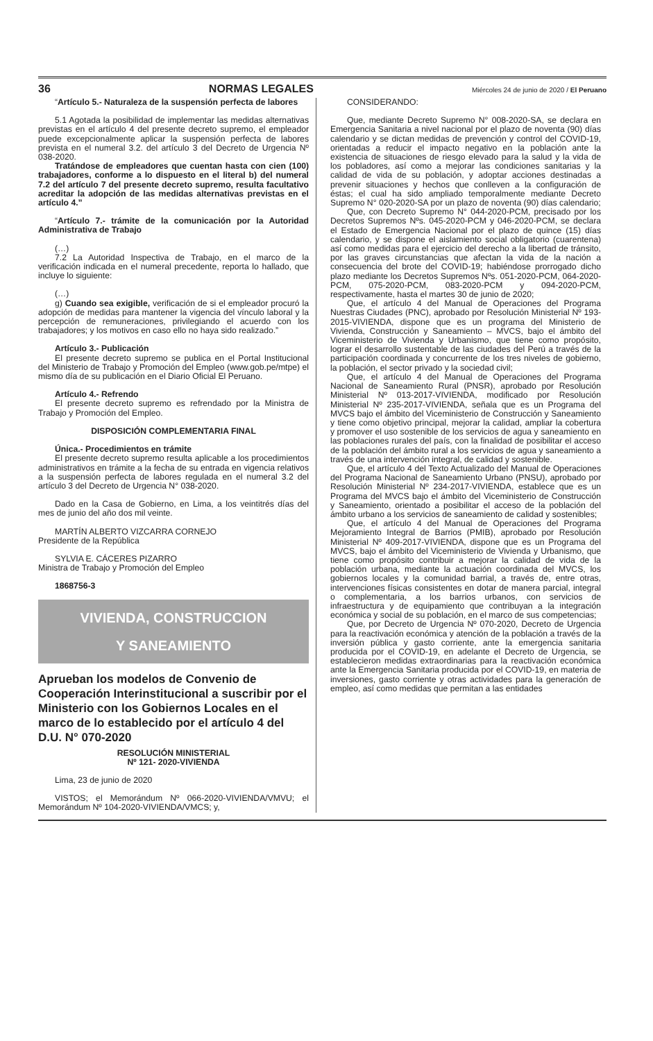36 NORMAS LEGALES Miércoles 24 de junio de 2020 / El Peruano
“Artículo 5.- Naturaleza de la suspensión perfecta de labores
5.1 Agotada la posibilidad de implementar las medidas alternativas previstas en el artículo 4 del presente decreto supremo, el empleador puede excepcionalmente aplicar la suspensión perfecta de labores prevista en el numeral 3.2. del artículo 3 del Decreto de Urgencia Nº 038-2020.
Tratándose de empleadores que cuentan hasta con cien (100) trabajadores, conforme a lo dispuesto en el literal b) del numeral 7.2 del artículo 7 del presente decreto supremo, resulta facultativo acreditar la adopción de las medidas alternativas previstas en el artículo 4.”
“Artículo 7.- trámite de la comunicación por la Autoridad Administrativa de Trabajo
(…)
7.2 La Autoridad Inspectiva de Trabajo, en el marco de la verificación indicada en el numeral precedente, reporta lo hallado, que incluye lo siguiente:
(…)
g) Cuando sea exigible, verificación de si el empleador procuró la adopción de medidas para mantener la vigencia del vínculo laboral y la percepción de remuneraciones, privilegiando el acuerdo con los trabajadores; y los motivos en caso ello no haya sido realizado.”
Artículo 3.- Publicación
El presente decreto supremo se publica en el Portal Institucional del Ministerio de Trabajo y Promoción del Empleo (www.gob.pe/mtpe) el mismo día de su publicación en el Diario Oficial El Peruano.
Artículo 4.- Refrendo
El presente decreto supremo es refrendado por la Ministra de Trabajo y Promoción del Empleo.
DISPOSICIÓN COMPLEMENTARIA FINAL
Única.- Procedimientos en trámite
El presente decreto supremo resulta aplicable a los procedimientos administrativos en trámite a la fecha de su entrada en vigencia relativos a la suspensión perfecta de labores regulada en el numeral 3.2 del artículo 3 del Decreto de Urgencia N° 038-2020.
Dado en la Casa de Gobierno, en Lima, a los veintitrés días del mes de junio del año dos mil veinte.
MARTÍN ALBERTO VIZCARRA CORNEJO
Presidente de la República
SYLVIA E. CÁCERES PIZARRO
Ministra de Trabajo y Promoción del Empleo
1868756-3
VIVIENDA, CONSTRUCCION
Y SANEAMIENTO
Aprueban los modelos de Convenio de Cooperación Interinstitucional a suscribir por el Ministerio con los Gobiernos Locales en el marco de lo establecido por el artículo 4 del D.U. N° 070-2020
RESOLUCIÓN MINISTERIAL
Nº 121- 2020-VIVIENDA
Lima, 23 de junio de 2020
VISTOS; el Memorándum Nº 066-2020-VIVIENDA/VMVU; el Memorándum Nº 104-2020-VIVIENDA/VMCS; y,
CONSIDERANDO:
Que, mediante Decreto Supremo N° 008-2020-SA, se declara en Emergencia Sanitaria a nivel nacional por el plazo de noventa (90) días calendario y se dictan medidas de prevención y control del COVID-19, orientadas a reducir el impacto negativo en la población ante la existencia de situaciones de riesgo elevado para la salud y la vida de los pobladores, así como a mejorar las condiciones sanitarias y la calidad de vida de su población, y adoptar acciones destinadas a prevenir situaciones y hechos que conlleven a la configuración de éstas; el cual ha sido ampliado temporalmente mediante Decreto Supremo N° 020-2020-SA por un plazo de noventa (90) días calendario;
Que, con Decreto Supremo N° 044-2020-PCM, precisado por los Decretos Supremos Nºs. 045-2020-PCM y 046-2020-PCM, se declara el Estado de Emergencia Nacional por el plazo de quince (15) días calendario, y se dispone el aislamiento social obligatorio (cuarentena) así como medidas para el ejercicio del derecho a la libertad de tránsito, por las graves circunstancias que afectan la vida de la nación a consecuencia del brote del COVID-19; habiéndose prorrogado dicho plazo mediante los Decretos Supremos Nºs. 051-2020-PCM, 064-2020-PCM, 075-2020-PCM, 083-2020-PCM y 094-2020-PCM, respectivamente, hasta el martes 30 de junio de 2020;
Que, el artículo 4 del Manual de Operaciones del Programa Nuestras Ciudades (PNC), aprobado por Resolución Ministerial Nº 193-2015-VIVIENDA, dispone que es un programa del Ministerio de Vivienda, Construcción y Saneamiento – MVCS, bajo el ámbito del Viceministerio de Vivienda y Urbanismo, que tiene como propósito, lograr el desarrollo sustentable de las ciudades del Perú a través de la participación coordinada y concurrente de los tres niveles de gobierno, la población, el sector privado y la sociedad civil;
Que, el artículo 4 del Manual de Operaciones del Programa Nacional de Saneamiento Rural (PNSR), aprobado por Resolución Ministerial Nº 013-2017-VIVIENDA, modificado por Resolución Ministerial Nº 235-2017-VIVIENDA, señala que es un Programa del MVCS bajo el ámbito del Viceministerio de Construcción y Saneamiento y tiene como objetivo principal, mejorar la calidad, ampliar la cobertura y promover el uso sostenible de los servicios de agua y saneamiento en las poblaciones rurales del país, con la finalidad de posibilitar el acceso de la población del ámbito rural a los servicios de agua y saneamiento a través de una intervención integral, de calidad y sostenible.
Que, el artículo 4 del Texto Actualizado del Manual de Operaciones del Programa Nacional de Saneamiento Urbano (PNSU), aprobado por Resolución Ministerial Nº 234-2017-VIVIENDA, establece que es un Programa del MVCS bajo el ámbito del Viceministerio de Construcción y Saneamiento, orientado a posibilitar el acceso de la población del ámbito urbano a los servicios de saneamiento de calidad y sostenibles;
Que, el artículo 4 del Manual de Operaciones del Programa Mejoramiento Integral de Barrios (PMIB), aprobado por Resolución Ministerial Nº 409-2017-VIVIENDA, dispone que es un Programa del MVCS, bajo el ámbito del Viceministerio de Vivienda y Urbanismo, que tiene como propósito contribuir a mejorar la calidad de vida de la población urbana, mediante la actuación coordinada del MVCS, los gobiernos locales y la comunidad barrial, a través de, entre otras, intervenciones físicas consistentes en dotar de manera parcial, integral o complementaria, a los barrios urbanos, con servicios de infraestructura y de equipamiento que contribuyan a la integración económica y social de su población, en el marco de sus competencias;
Que, por Decreto de Urgencia Nº 070-2020, Decreto de Urgencia para la reactivación económica y atención de la población a través de la inversión pública y gasto corriente, ante la emergencia sanitaria producida por el COVID-19, en adelante el Decreto de Urgencia, se establecieron medidas extraordinarias para la reactivación económica ante la Emergencia Sanitaria producida por el COVID-19, en materia de inversiones, gasto corriente y otras actividades para la generación de empleo, así como medidas que permitan a las entidades